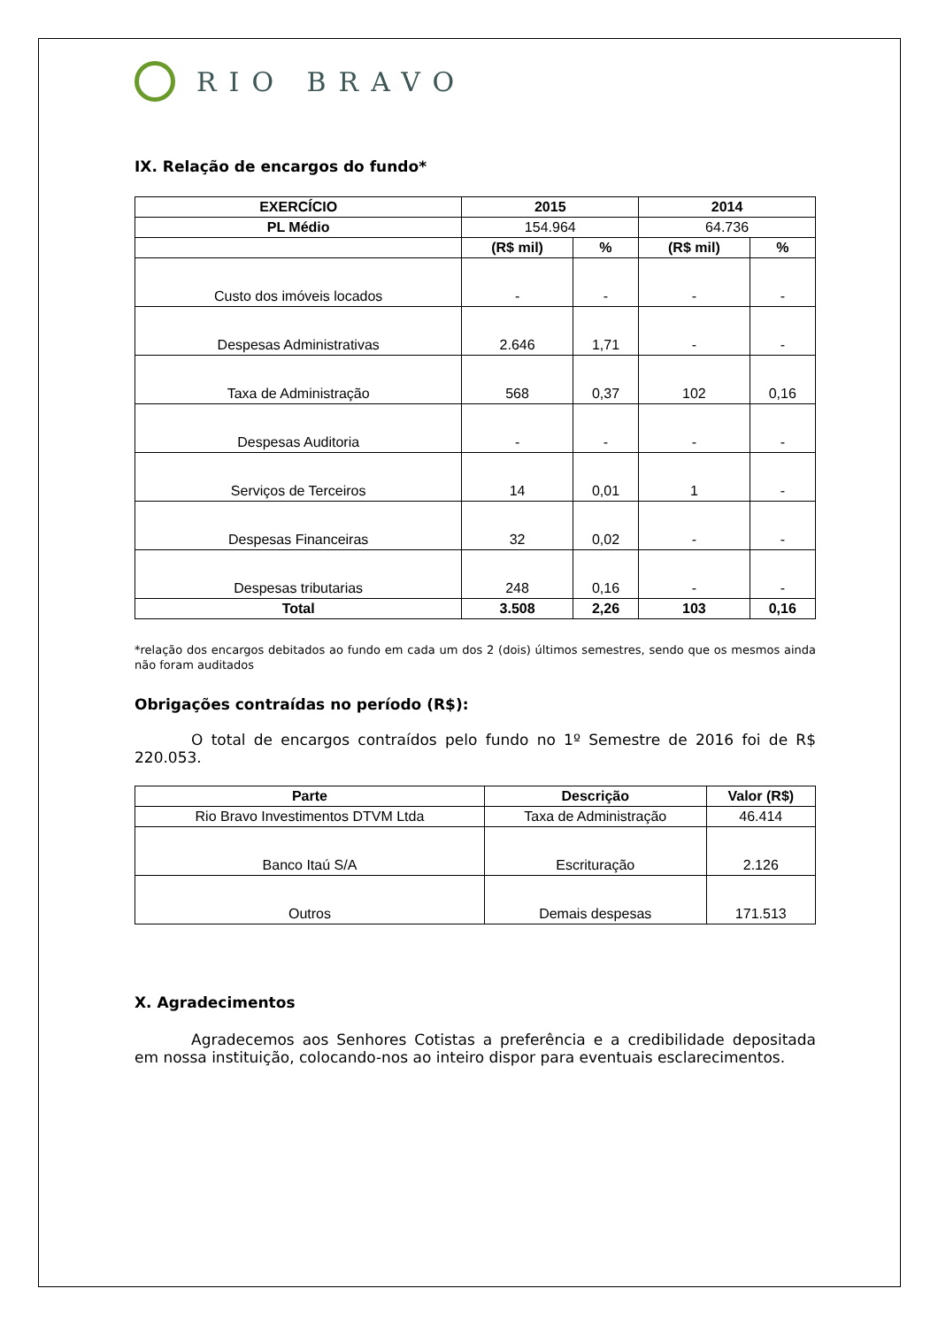RIO BRAVO
IX. Relação de encargos do fundo*
| EXERCÍCIO | 2015 | | 2014 | |
| --- | --- | --- | --- | --- |
| PL Médio | 154.964 | | 64.736 | |
| | (R$ mil) | % | (R$ mil) | % |
| Custo dos imóveis locados | - | - | - | - |
| Despesas Administrativas | 2.646 | 1,71 | - | - |
| Taxa de Administração | 568 | 0,37 | 102 | 0,16 |
| Despesas Auditoria | - | - | - | - |
| Serviços de Terceiros | 14 | 0,01 | 1 | - |
| Despesas Financeiras | 32 | 0,02 | - | - |
| Despesas tributarias | 248 | 0,16 | - | - |
| Total | 3.508 | 2,26 | 103 | 0,16 |
*relação dos encargos debitados ao fundo em cada um dos 2 (dois) últimos semestres, sendo que os mesmos ainda não foram auditados
Obrigações contraídas no período (R$):
O total de encargos contraídos pelo fundo no 1º Semestre de 2016 foi de R$ 220.053.
| Parte | Descrição | Valor (R$) |
| --- | --- | --- |
| Rio Bravo Investimentos DTVM Ltda | Taxa de Administração | 46.414 |
| Banco Itaú S/A | Escrituração | 2.126 |
| Outros | Demais despesas | 171.513 |
X. Agradecimentos
Agradecemos aos Senhores Cotistas a preferência e a credibilidade depositada em nossa instituição, colocando-nos ao inteiro dispor para eventuais esclarecimentos.